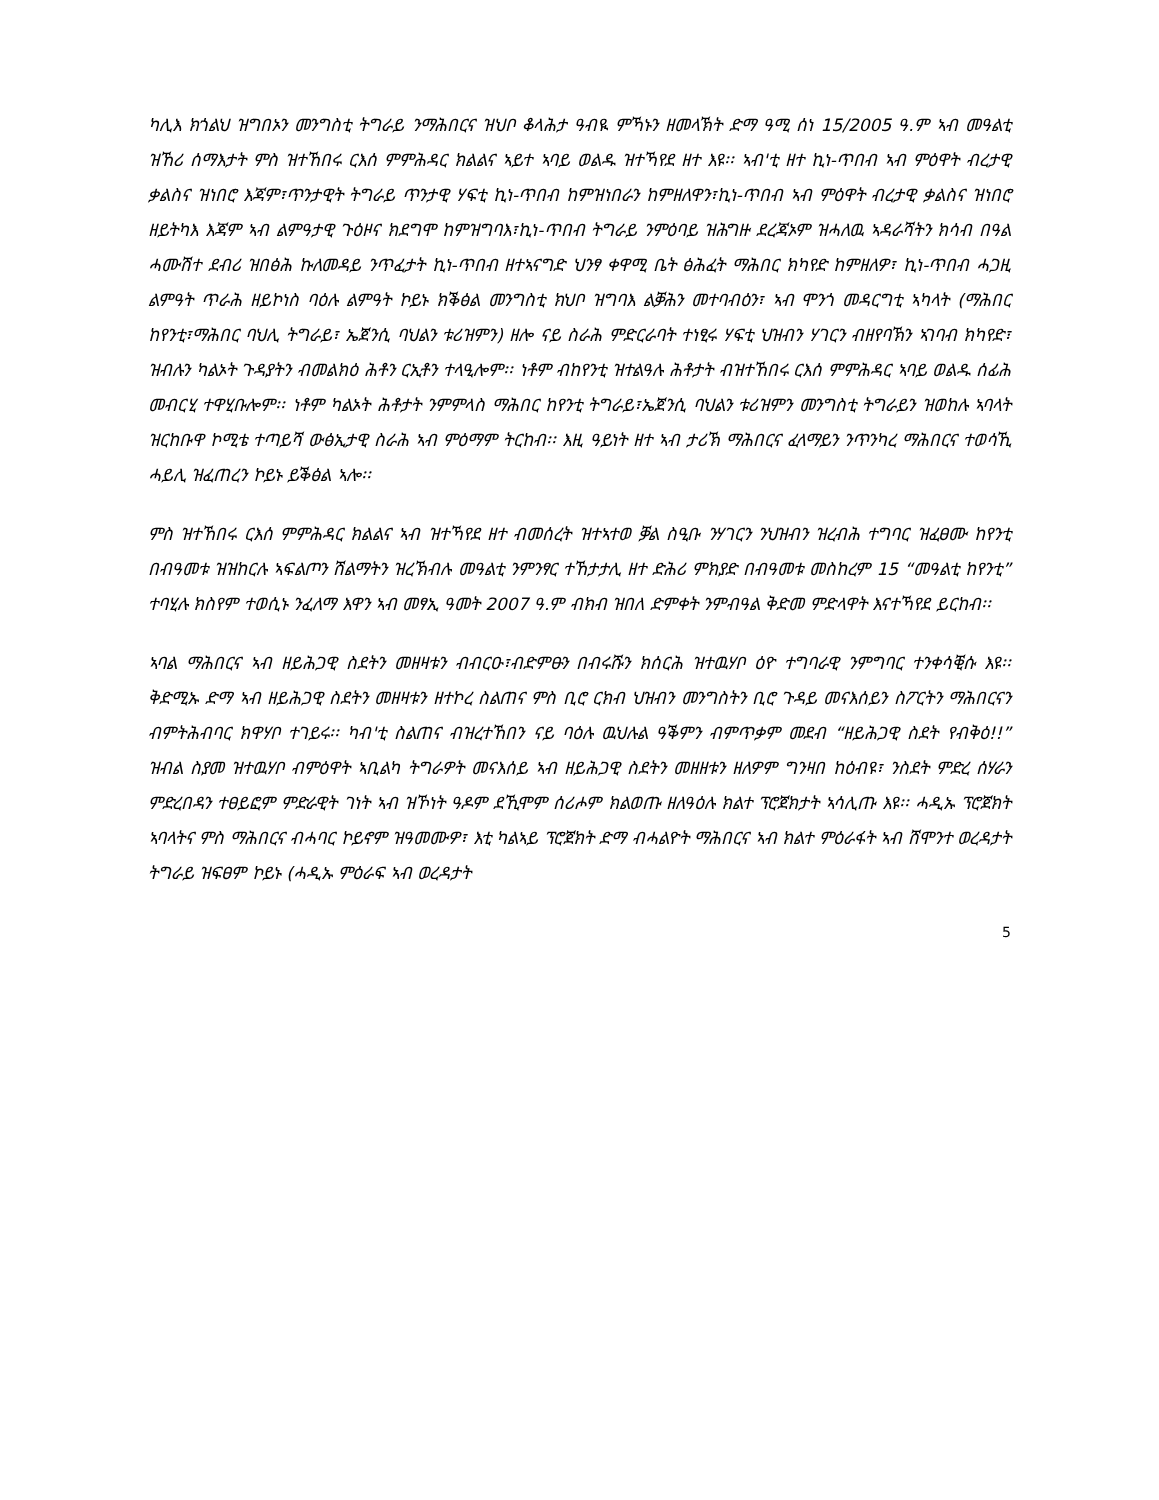ካሊእ ክጎልህ ዝግበኦን መንግስቲ ትግራይ ንማሕበርና ዝህቦ ቆላሕታ ዓብዪ ምኻኑን ዘመላኽት ድማ ዓሚ ሰነ 15/2005 ዓ.ም ኣብ መዓልቲ ዝኸሪ ሰማእታት ምስ ዝተኸበሩ ርእሰ ምምሕዳር ክልልና ኣይተ ኣባይ ወልዱ ዝተኻየደ ዘተ እዩ፡፡ ኣብ'ቲ ዘተ ኪነ-ጥበብ ኣብ ምዕዋት ብረታዊ ቃልስና ዝነበሮ እጃም፣ጥንታዊት ትግራይ ጥንታዊ ሃፍቲ ኪነ-ጥበብ ከምዝነበራን ከምዘለዋን፣ኪነ-ጥበብ ኣብ ምዕዋት ብረታዊ ቃልስና ዝነበሮ ዘይትካእ እጃም ኣብ ልምዓታዊ ጉዕዞና ክደግሞ ከምዝግባእ፣ኪነ-ጥበብ ትግራይ ንምዕባይ ዝሕግዙ ደረጃኦም ዝሓለዉ ኣዳራሻትን ክሳብ በዓል ሓሙሽተ ደብሪ ዝበፅሕ ኩለመዳይ ንጥፈታት ኪነ-ጥበብ ዘተኣናግድ ህንፃ ቀዋሚ ቤት ፅሕፈት ማሕበር ክካየድ ከምዘለዎ፣ ኪነ-ጥበብ ሓጋዚ ልምዓት ጥራሕ ዘይኮነስ ባዕሉ ልምዓት ኮይኑ ክቕፅል መንግስቲ ክህቦ ዝግባእ ልቓሕን መተባብዕን፣ ኣብ ሞንጎ መዳርግቲ ኣካላት (ማሕበር ከየንቲ፣ማሕበር ባህሊ ትግራይ፣ ኤጀንሲ ባህልን ቱሪዝምን) ዘሎ ናይ ስራሕ ምድርራባት ተነፂሩ ሃፍቲ ህዝብን ሃገርን ብዘየባኽን ኣገባብ ክካየድ፣ ዝብሉን ካልኦት ጉዳያትን ብመልክዕ ሕቶን ርኢቶን ተላዒሎም፡፡ ነቶም ብከየንቲ ዝተልዓሉ ሕቶታት ብዝተኸበሩ ርእሰ ምምሕዳር ኣባይ ወልዱ ሰፊሕ መብርሂ ተዋሂቡሎም፡፡ ነቶም ካልኦት ሕቶታት ንምምላስ ማሕበር ከየንቲ ትግራይ፣ኤጀንሲ ባህልን ቱሪዝምን መንግስቲ ትግራይን ዝወከሉ ኣባላት ዝርከቡዋ ኮሚቴ ተጣይሻ ውፅኢታዊ ስራሕ ኣብ ምዕማም ትርከብ፡፡ እዚ ዓይነት ዘተ ኣብ ታሪኽ ማሕበርና ፈላማይን ንጥንካረ ማሕበርና ተወሳኺ ሓይሊ ዝፈጠረን ኮይኑ ይቕፅል ኣሎ፡፡
ምስ ዝተኸበሩ ርእሰ ምምሕዳር ክልልና ኣብ ዝተኻየደ ዘተ ብመሰረት ዝተኣተወ ቓል ስዒቡ ንሃገርን ንህዝብን ዝረብሕ ተግባር ዝፈፀሙ ከየንቲ በብዓመቱ ዝዝከርሉ ኣፍልጦን ሽልማትን ዝረኽብሉ መዓልቲ ንምንፃር ተኸታታሊ ዘተ ድሕሪ ምክያድ በብዓመቱ መስከረም 15 “መዓልቲ ከየንቲ” ተባሂሉ ክስየም ተወሲኑ ንፈለማ እዋን ኣብ መፃኢ ዓመት 2007 ዓ.ም ብክብ ዝበለ ድምቀት ንምብዓል ቅድመ ምድላዋት እናተኻየደ ይርከብ፡፡
ኣባል ማሕበርና ኣብ ዘይሕጋዊ ስደትን መዘዛቱን ብብርዑ፣ብድምፁን በብሩሹን ክሰርሕ ዝተዉሃቦ ዕዮ ተግባራዊ ንምግባር ተንቀሳቒሱ እዩ፡፡ ቅድሚኡ ድማ ኣብ ዘይሕጋዊ ስደትን መዘዛቱን ዘተኮረ ስልጠና ምስ ቢሮ ርክብ ህዝብን መንግስትን ቢሮ ጉዳይ መናእሰይን ስፖርትን ማሕበርናን ብምትሕብባር ክዋሃቦ ተገይሩ፡፡ ካብ'ቲ ስልጠና ብዝረተኸበን ናይ ባዕሉ ዉህሉል ዓቕምን ብምጥቃም መደብ “ዘይሕጋዊ ስደት የብቅዕ!!” ዝብል ስያመ ዝተዉሃቦ ብምዕዋት ኣቢልካ ትግራዎት መናእሰይ ኣብ ዘይሕጋዊ ስደትን መዘዘቱን ዘለዎም ግንዛበ ከዕብዩ፣ ንስደት ምድረ ሰሃራን ምድረበዳን ተፀይፎም ምድራዊት ገነት ኣብ ዝኾነት ዓዶም ደኺሞም ሰሪሖም ክልወጡ ዘለዓዕሉ ክልተ ፕሮጀክታት ኣሳሊጡ እዩ፡፡ ሓዲኡ ፕሮጀክት ኣባላትና ምስ ማሕበርና ብሓባር ኮይኖም ዝዓመሙዎ፣ እቲ ካልኣይ ፕሮጀክት ድማ ብሓልዮት ማሕበርና ኣብ ክልተ ምዕራፋት ኣብ ሸሞንተ ወረዳታት ትግራይ ዝፍፀም ኮይኑ (ሓዲኡ ምዕራፍ ኣብ ወረዳታት
5